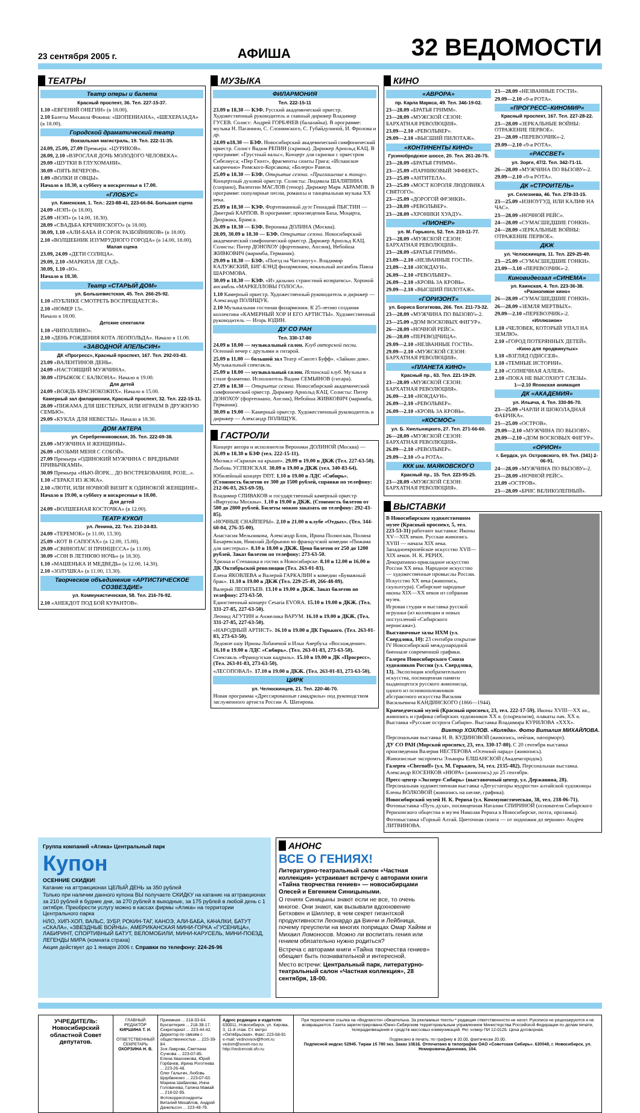23 сентября 2005 г. АФИША 32 ВЕДОМОСТИ
ТЕАТРЫ
Театр оперы и балета
Красный проспект, 36. Тел. 227-15-37.
1.10 «ЕВГЕНИЙ ОНЕГИН» (в 18.00).
2.10 Балеты Михаила Фокина: «ШОПЕНИАНА», «ШЕХЕРАЗАДА» (в 18.00).
Городской драматический театр
Вокзальная магистраль, 19. Тел. 222-11-35.
24.09, 25.09, 27.09 Премьера. «ЦУРИКОВ».
28.09, 2.10 «ВЗРОСЛАЯ ДОЧЬ МОЛОДОГО ЧЕЛОВЕКА».
29.09 «ШУТКИ В ГЛУХОМАНИ».
30.09 «ПЯТЬ ВЕЧЕРОВ».
1.09 «ВОЛКИ И ОВЦЫ».
Начало в 18.30, в субботу и воскресенье в 17.00.
«ГЛОБУС»
ул. Каменская, 1. Тел.: 223-88-41, 223-66-84. Большая сцена
24.09 «НЭП» (в 18.00).
25.09 «НЭП» (в 14.00, 18.30).
28.09 «СВАДЬБА КРЕЧИНСКОГО» (в 18.00).
30.09, 1.10 «АЛИ-БАБА И СОРОК РАЗБОЙНИКОВ» (в 18.00).
2.10 «ВОЛШЕБНИК ИЗУМРУДНОГО ГОРОДА» (в 14.00, 18.00).
Малая сцена
23.09, 24.09 «ДЕТИ СОЛНЦА».
29.09, 2.10 «МАРКИЗА ДЕ САД».
30.09, 1.10 «Ю».
Начало в 18.30.
Театр «СТАРЫЙ ДОМ»
ул. Большевистская, 45. Тел. 266-25-92.
1.10 «ПУБЛИКЕ СМОТРЕТЬ ВОСПРЕЩАЕТСЯ».
2.10 «НОМЕР 13».
Начало в 18.00.
Детские спектакли
1.10 «ЧИПОЛЛИНО».
2.10 «ДЕНЬ РОЖДЕНИЯ КОТА ЛЕОПОЛЬДА». Начало в 11.00.
«ЗАВОДНОЙ АПЕЛЬСИН»
ДК «Прогресс», Красный проспект, 167. Тел. 292-03-43.
23.09 «ВАЛЕНТИНОВ ДЕНЬ».
24.09 «НАСТОЯЩИЙ МУЖЧИНА».
30.09 «ПРЫЖОК С БАЛКОНА». Начало в 19.00.
Для детей
24.09 «ВОЖДЬ КРАСНОКОЖИХ». Начало в 15.00.
Камерный зал филармонии, Красный проспект, 32. Тел. 222-15-11.
28.09 «ПИЖАМА ДЛЯ ШЕСТЕРЫХ, ИЛИ ИГРАЕМ В ДРУЖНУЮ СЕМЬЮ».
29.09 «КУКЛА ДЛЯ НЕВЕСТЫ». Начало в 18.30.
ДОМ АКТЕРА
ул. Серебренниковская, 35. Тел. 222-69-38.
23.09 «МУЖЧИНА И ЖЕНЩИНЫ».
26.09 «ВОЗЬМИ МЕНЯ С СОБОЙ».
27.09 Премьера «ОДИНОКИЙ МУЖЧИНА С ВРЕДНЫМИ ПРИВЫЧКАМИ».
30.09 Премьера «НЬЮ-ЙОРК... ДО ВОСТРЕБОВАНИЯ, РОЗЕ...».
1.10 «ГЕРАКЛ ИЗ ЖЭКА».
2.10 «ЛЮТИ, ИЛИ НОЧНОЙ ВИЗИТ К ОДИНОКОЙ ЖЕНЩИНЕ».
Начало в 19.00, в субботу и воскресенье в 18.00.
Для детей
24.09 «ВОЛШЕБНАЯ КОСТОЧКА» (в 12.00).
ТЕАТР КУКОЛ
ул. Ленина, 22. Тел. 210-24-83.
24.09 «ТЕРЕМОК» (в 11.00, 13.30).
25.09 «КОТ В САПОГАХ» (в 12.00, 15.00).
29.09 «СВИНОПАС И ПРИНЦЕССА» (в 11.00).
30.09 «СОН В ЛЕТНЮЮ НОЧЬ» (в 18.30).
1.10 «МАШЕНЬКА И МЕДВЕДЬ» (в 12.00, 14.30).
2.10 «ЗОЛУШКА» (в 11.00, 13.30).
Творческое объединение «АРТИСТИЧЕСКОЕ СОЗВЕЗДИЕ»
ул. Коммунистическая, 58. Тел. 216-76-92.
2.10 «АНЕКДОТ ПОД БОЙ КУРАНТОВ».
МУЗЫКА
ФИЛАРМОНИЯ
Тел. 222-15-11
23.09 в 18.30 — КЗФ. Русский академический оркестр. Художественный руководитель и главный дирижер Владимир ГУСЕВ. Солист: Андрей ГОРБАЧЕВ (балалайка). В программе: музыка Н. Паганини, С. Слонимского, С. Губайдулиной, И. Фролова и др.
24.09 в18.30 — БЗФ. Новосибирский академический симфонический оркестр. Солист Вадим РЕПИН (скрипка). Дирижер Арнольд КАЦ. В программе: «Грустный вальс», Концерт для скрипки с оркестром Сибелиуса; «Пер Гюнт», фрагменты сюиты Грига; «Испанское каприччио» Римского-Корсакова; «Болеро» Равеля.
25.09 в 18.30 — БЗФ. Открытие сезона. «Приглашение к танцу». Концертный духовой оркестр. Солисты: Людмила ШАЛЯПИНА (сопрано), Валентин МАСЛОВ (тенор). Дирижер Марк АБРАМОВ. В программе: популярные песни, романсы и танцевальная музыка XX века.
25.09 в 18.30 — КЗФ. Фортепианный дуэт Геннадий ПЫСТИН — Дмитрий КАРПОВ. В программе: произведения Баха, Моцарта, Дворжака, Брамса.
26.09 в 18.30 — БЗФ. Вероника ДОЛИНА (Москва).
28.09, 30.09 в 18.30 — БЗФ. Открытие сезона. Новосибирский академический симфонический оркестр. Дирижер Арнольд КАЦ. Солисты: Питер ДОНОХОУ (фортепиано, Англия), Небойша ЖИВКОВИЧ (маримба, Германия).
29.09 в 18.30 — БЗФ. «Поезд на Чаттанугу». Владимир КАЛУЖСКИЙ, БИГ-БЭНД филармонии, вокальный ансамбль Павла ШАРОМОВА.
30.09 в 18.30 — КЗФ. «Из дальних странствий возвратясь». Хоровой ансамбль «МАРКЕЛЛОВЫ ГОЛОСА».
1.10 Камерный оркестр. Художественный руководитель и дирижер — Александр ПОЛИЩУК.
2.10 Музыкальная гостиная филармонии. К 25-летию создания коллектива «КАМЕРНЫЙ ХОР И ЕГО АРТИСТЫ». Художественный руководитель — Игорь ЮДИН.
ДУ СО РАН
Тел. 330-17-80
24.09 в 18.00 — музыкальный салон. Клуб авторской песни. Осенний вечер с друзьями и гитарой.
25.09 в 11.00 — большой зал Театр «Синтез Буфф». «Зайкин дом». Музыкальный спектакль.
25.09 в 18.00 — музыкальный салон. Испанский клуб. Музыка в стиле фламенко. Исполнитель Вадим СЕМЬЯНОВ (гитара).
27.09 в 18.30 — Открытие сезона. Новосибирский академический симфонический оркестр. Дирижер Арнольд КАЦ. Солисты: Питер ДОНОХОУ (фортепиано, Англия), Небойша ЖИВКОВИЧ (маримба, Германия).
30.09 в 19.00 — Камерный оркестр. Художественный руководитель и дирижер — Александр ПОЛИЩУК.
ГАСТРОЛИ
Концерт автора и исполнителя Вероники ДОЛИНОЙ (Москва) — 26.09 в 18.30 в БЗФ (тел. 222-15-11).
Мюзикл «Скрипач на крыше». 29.09 в 19.00 в ДКЖ (Тел. 227-63-50).
Любовь УСПЕНСКАЯ. 30.09 в 19.00 в ДКЖ (тел. 340-83-64).
Юбилейный концерт DDT. 1.10 в 19.00 в ЛДС «Сибирь». (Стоимость билетов от 300 до 1500 рублей, справки по телефону: 212-06-03, 263-69-59).
Владимир СПИВАКОВ и государственный камерный оркестр «Виртуозы Москвы». 1.10 в 19.00 в ДКЖ. (Стоимость билетов от 500 до 2800 рублей. Билеты можно заказать по телефону: 292-43-85).
«НОЧНЫЕ СНАЙПЕРЫ». 2.10 в 21.00 в клубе «Отдых». (Тел. 344-60-04, 276-35-00).
Анастасия Мельникова, Александр Блок, Ирина Полянская, Полина Бахаревская, Николай Добрынин во французской комедии «Пижама для шестерых». 8.10 в 18.00 в ДКЖ. Цена билетов от 250 до 1200 рублей. Заказ билетов по телефону: 273-63-50.
Хрюша и Степашка в гостях в Новосибирске. 8.10 в 12.00 и 16.00 в ДК Октябрьской революции (Тел. 263-01-83).
Елена ЯКОВЛЕВА и Валерий ГАРКАЛИН в комедии «Бумажный брак». 11.10 в 19.00 в ДКЖ (Тел. 229-25-49, 266-48-89).
Валерий ЛЕОНТЬЕВ. 13.10 в 19.00 в ДКЖ. Заказ билетов по телефону: 273-63-50.
Единственный концерт Cesaria EVORA. 15.10 в 19.00 в ДКЖ. (Тел. 331-27-85, 227-63-50).
Леонид АГУТИН и Анжелика ВАРУМ. 16.10 в 19.00 в ДКЖ. (Тел. 331-27-85, 227-63-50).
«НАРОДНЫЙ АРТИСТ». 16.10 в 19.00 в ДК Горького. (Тел. 263-01-83, 273-63-50).
Ледовое шоу Ирины Лобачевой и Ильи Авербуха «Восхождение». 16.10 в 19.00 в ЛДС «Сибирь». (Тел. 263-01-83, 273-63-50).
Спектакль «Французская кадриль». 15.10 в 19.00 в ДК «Прогресс». (Тел. 263-01-83, 273-63-50).
«ЛЕСОПОВАЛ». 17.10 в 19.00 в ДКЖ. (Тел. 263-01-83, 273-63-50).
ЦИРК
ул. Челюскинцев, 21. Тел. 220-46-70.
Новая программа «Дрессированные гамадрилы» под руководством заслуженного артиста России А. Шатирова.
КИНО
«АВРОРА»
пр. Карла Маркса, 49. Тел. 346-19-02.
23—28.09 «БРАТЬЯ ГРИММ».
23—28.09 «МУЖСКОЙ СЕЗОН: БАРХАТНАЯ РЕВОЛЮЦИЯ».
23.09—2.10 «РЕВОЛЬВЕР».
29.09—2.10 «ВЫСШИЙ ПИЛОТАЖ».
«КОНТИНЕНТЫ КИНО»
Гусинобродское шоссе, 20. Тел. 261-26-75.
23—28.09 «БРАТЬЯ ГРИММ».
23—25.09 «ПАРНИКОВЫЙ ЭФФЕКТ».
23—25.09 «АНТИТЕЛА».
23—25.09 «МОСТ КОРОЛЯ ЛЮДОВИКА СВЯТОГО».
23—25.09 «ДОРОГОЙ ФРЭНКИ».
23—28.09 «РЕВОЛЬВЕР».
23—28.09 «ХРОНИКИ ХУАДУ».
«ПИОНЕР»
ул. М. Горького, 52. Тел. 210-11-77.
23—28.09 «МУЖСКОЙ СЕЗОН: БАРХАТНАЯ РЕВОЛЮЦИЯ».
23—28.09 «БРАТЬЯ ГРИММ».
23.09—2.10 «НЕЗВАННЫЕ ГОСТИ».
23.09—2.10 «НОКДАУН».
26.09—2.10 «РЕВОЛЬВЕР».
26.09—2.10 «КРОВЬ ЗА КРОВЬ».
29.09—2.10 «ВЫСШИЙ ПИЛОТАЖ».
«ГОРИЗОНТ»
ул. Бориса Богаткова, 266. Тел. 211-73-32.
23—28.09 «МУЖЧИНА ПО ВЫЗОВУ»-2.
23—25.09 «ДОМ ВОСКОВЫХ ФИГУР».
26—28.09 «НОЧНОЙ РЕЙС».
26—28.09 «ПЕРЕВОДЧИЦА».
29.09—2.10 «НЕЗВАННЫЕ ГОСТИ».
29.09—2.10 «МУЖСКОЙ СЕЗОН: БАРХАТНАЯ РЕВОЛЮЦИЯ».
«ПЛАНЕТА КИНО»
Красный пр., 63. Тел. 221-19-29.
23—28.09 «МУЖСКОЙ СЕЗОН: БАРХАТНАЯ РЕВОЛЮЦИЯ».
26.09—2.10 «НОКДАУН».
26.09—2.10 «РЕВОЛЬВЕР».
26.09—2.10 «КРОВЬ ЗА КРОВЬ».
«КОСМОС»
ул. Б. Хмельницкого, 27. Тел. 271-66-60.
26—28.09 «МУЖСКОЙ СЕЗОН: БАРХАТНАЯ РЕВОЛЮЦИЯ».
26.09—2.10 «РЕВОЛЬВЕР».
29.09—2.10 «9-я РОТА».
ККК им. МАЯКОВСКОГО
Красный пр., 15. Тел. 223-95-25.
23—28.09 «МУЖСКОЙ СЕЗОН: БАРХАТНАЯ РЕВОЛЮЦИЯ».
23—28.09 «НЕЗВАННЫЕ ГОСТИ».
29.09—2.10 «9-я РОТА».
«ПРОГРЕСС–КИНОМИР»
Красный проспект, 167. Тел. 227-28-22.
23—28.09 «ЗЕРКАЛЬНЫЕ ВОЙНЫ: ОТРАЖЕНИЕ ПЕРВОЕ».
23—28.09 «ПЕРЕВОЗЧИК»-2.
29.09—2.10 «9-я РОТА».
«РАССВЕТ»
ул. Зорге, 47/2. Тел. 342-71-11.
26—28.09 «МУЖЧИНА ПО ВЫЗОВУ»-2.
29.09—2.10 «9-я РОТА».
ДК «СТРОИТЕЛЬ»
ул. Селезнева, 46. Тел. 278-33-15.
23—25.09 «ИЗНОУГУД, ИЛИ КАЛИФ НА ЧАС».
23—28.09 «НОЧНОЙ РЕЙС».
24—28.09 «СУМАСШЕДШИЕ ГОНКИ».
24—28.09 «ЗЕРКАЛЬНЫЕ ВОЙНЫ: ОТРАЖЕНИЕ ПЕРВОЕ».
ДКЖ
ул. Челюскинцев, 11. Тел. 229-25-49.
23—25.09 «СУМАСШЕДШИЕ ГОНКИ».
23.09—3.10 «ПЕРЕВОЗЧИК»-2.
Киновидеозал «СИНЕМА»
ул. Каинская, 4. Тел. 223-36-38. «Разноликое кино»
26—28.09 «СУМАСШЕДШИЕ ГОНКИ».
26—28.09 «ЗЕМЛЯ МЕРТВЫХ».
29.09—2.10 «ПЕРЕВОЗЧИК»-2.
«Иллюзион»
1.10 «ЧЕЛОВЕК, КОТОРЫЙ УПАЛ НА ЗЕМЛЮ».
2.10 «ГОРОД ПОТЕРЯННЫХ ДЕТЕЙ».
«Кино для продвинутых»
1.10 «ВЗГЛЯД ОДИССЕЯ».
1.10 «ТЕМНЫЕ ИСТОРИИ».
2.10 «СОЛНЕЧНАЯ АЛЛЕЯ».
2.10 «ПОКА НЕ ВЫСОХНУТ СЛЕЗЫ».
1—2.10 Японская анимация
ДК «АКАДЕМИЯ»
ул. Ильича, 4. Тел. 330-86-70.
23—25.09 «ЧАРЛИ И ШОКОЛАДНАЯ ФАБРИКА».
23—25.09 «ОСТРОВ».
29.09—2.10 «МУЖЧИНА ПО ВЫЗОВУ».
29.09—2.10 «ДОМ ВОСКОВЫХ ФИГУР».
«ОРИОН»
г. Бердск, ул. Островского, 69. Тел. (341) 2-06-91.
24—28.09 «МУЖЧИНА ПО ВЫЗОВУ»-2.
23—28.09 «НОЧНОЙ РЕЙС».
23.09 «ОСТРОВ».
23—28.09 «БРИС ВЕЛИКОЛЕПНЫЙ».
ВЫСТАВКИ
В Новосибирском художественном музее (Красный проспект, 5, тел. 223-53-31) работают выставки: Иконы XV—XIX веков. Русская живопись XVIII — начала XIX века. Западноевропейское искусство XVII—XIX веков. Н. К. РЕРИХ. Декоративно-прикладное искусство России XX века. Народное искусство — художественные промыслы России. Искусство XX века (живопись, скульптура). Сибирские народные иконы XIX—XX веков из собрания музея.
Игровая студия и выставка русской игрушки (из коллекции и новых поступлений «Сибирского вернисажа»).
Выставочные залы НХМ (ул. Свердлова, 10): 23 сентября открытие IV Новосибирской международной биеннале современной графики.
Галерея Новосибирского Союза художников России (ул. Свердлова, 13). Экспозиция изобразительного искусства, посвященная памяти выдающегося русского живописца, одного из основоположников абстрактного искусства Василия Васильевича КАНДИНСКОГО (1866—1944).
Краеведческий музей (Красный проспект, 23, тел. 222-17-59). Иконы XVIII—XX вв., живопись и графика сибирских художников XX в. (соцреализм), плакаты нач. XX в. Выставка «Русские остроги Сибири». Выставка Владимира КУРИЛОВА «XXX».
Виктор ХОХЛОВ. «Коляда». Фото Виталия МИХАЙЛОВА.
Персональная выставка Н. В. КУДИНОВОЙ (живопись, пейзаж, натюрморт).
ДУ СО РАН (Морской проспект, 23, тел. 330-17-80). С 20 сентября выставка произведения Валерия НЕСТЕРОВА «Осенний парад» (живопись).
Живописные экспромты Эльвиры ЕЛШАНСКОЙ (Академгородок).
Галерея «Chernoff» (ул. М. Горького, 34, тел. 2135-482). Персональная выставка. Александр КОСЕНКОВ «НЮРА» (живопись) до 25 сентября.
Пресс-центр «Эксперт-Сибирь» (выставочный центр, ул. Державина, 28). Персональная художественная выставка «Дегустаторы мудрости» алтайской художницы Елены ВОЛКОВОЙ (живопись на шелке, графика).
Новосибирский музей Н. К. Рериха (ул. Коммунистическая, 38, тел. 218-06-71). Фотовыставка «Путь духа», посвященная Наталии СПИРИНОЙ (основателя Сибирского Рериховского общества и музея Николая Рериха в Новосибирске, поэта, прозаика).
Фотовыставка «Горный Алтай. Цветочная сюита — от подножия до вершин» Андрея ЛИТВИНОВА.
Группа компаний «Атика» Центральный парк
Купон
ОСЕННИЕ СКИДКИ!
Катание на аттракционах ЦЕЛЫЙ ДЕНЬ за 350 рублей
Только при наличии данного купона ВЫ получаете СКИДКУ на катание на аттракционах за 210 рублей в будние дни, за 270 рублей в выходные, за 175 рублей в любой день с 1 октября. Приобрести услугу можно в кассах фирмы «Атика» на территории Центрального парка
НЛО, ХИП-ХОП, ВАЛЬС, ЗУБР, РОКИН-ТАГ, КАНОЭ, АЛИ-БАБА, КАЧАЛКИ, БАТУТ «СКАЛА», «ЗВЕЗДНЫЕ ВОЙНЫ», АМЕРИКАНСКАЯ МИНИ-ГОРКА «ГУСЕНИЦА», ЛАБИРИНТ, СПОРТИВНЫЙ БАТУТ, ВЕЛОМОБИЛИ, МИНИ-КАРУСЕЛЬ, МИНИ-ПОЕЗД, ЛЕГЕНДЫ МИРА (комната страха)
Акция действует до 1 января 2006 г. Справки по телефону: 224-26-96
АНОНС
ВСЕ О ГЕНИЯХ!
Литературно-театральный салон «Частная коллекция» устраивает встречу с авторами книги «Тайна творчества гениев» — новосибирцами Олесей и Евгением Синицыными.
О гениях Синицыны знают если не все, то очень многое. Они знают, как вызывали вдохновение Бетховен и Шиллер, в чем секрет гигантской продуктивности Леонардо да Винчи и Лейбница, почему преуспели на многих поприщах Омар Хайям и Михаил Ломоносов. Можно ли воспитать гения или гением обязательно нужно родиться?
Встреча с авторами книги «Тайна творчества гениев» обещает быть познавательной и интересной.
Место встречи: Центральный парк, литературно-театральный салон «Частная коллекция», 28 сентября, 18-00.
УЧРЕДИТЕЛЬ: Новосибирский областной Совет депутатов.
ГЛАВНЫЙ РЕДАКТОР КИРШИНА Т. И.
ОТВЕТСТВЕННЫЙ СЕКРЕТАРЬ ОХОРЗИНА Н. В.
Приемная ... 218-03-64.
Бухгалтерия ... 218-38-17.
Секретариат ... 223-44-42.
Директор по связям с общественностью ... 223-39-84.
Зоя Лаврова, Светлана Сучкова ... 223-07-85.
Елена Квасникова, Юрий Горбачев, Ирина Роготнева ... 223-26-48.
Олег Галыгин, Любовь Щербаненко ... 223-07-63.
Марина Шабанова, Инна Головачева, Галина Мамай ... 218-02-95.
Фотокорреспонденты Виталий Михайлов, Андрей Данильсон ... 223-48-79.
Адрес редакции и издателя:
630011, Новосибирск, ул. Кирова, 3, 11-й этаж. Ст. метро «Октябрьская». Факс: 223-58-91
e-mail: vednovsov@front.ru
vedom@sovet-nso.ru
http://vedomosti.sfo.ru
При перепечатке ссылка на «Ведомости» обязательна. За рекламные тексты * редакция ответственности не несет. Рукописи не рецензируются и не возвращаются. Газета зарегистрирована Южно-Сибирским территориальным управлением Министерства Российской Федерации по делам печати, телерадиовещания и средств массовых коммуникаций. Рег. номер ПИ 12-0126. Цена договорная.
Подписано в печать: по графику в 20.00, фактически 20.00.
Подписной индекс 52945. Тираж 15 780 экз. Заказ 10616. Отпечатано в типографии ОАО «Советская Сибирь». 630048, г. Новосибирск, ул. Немировича-Данченко, 104.